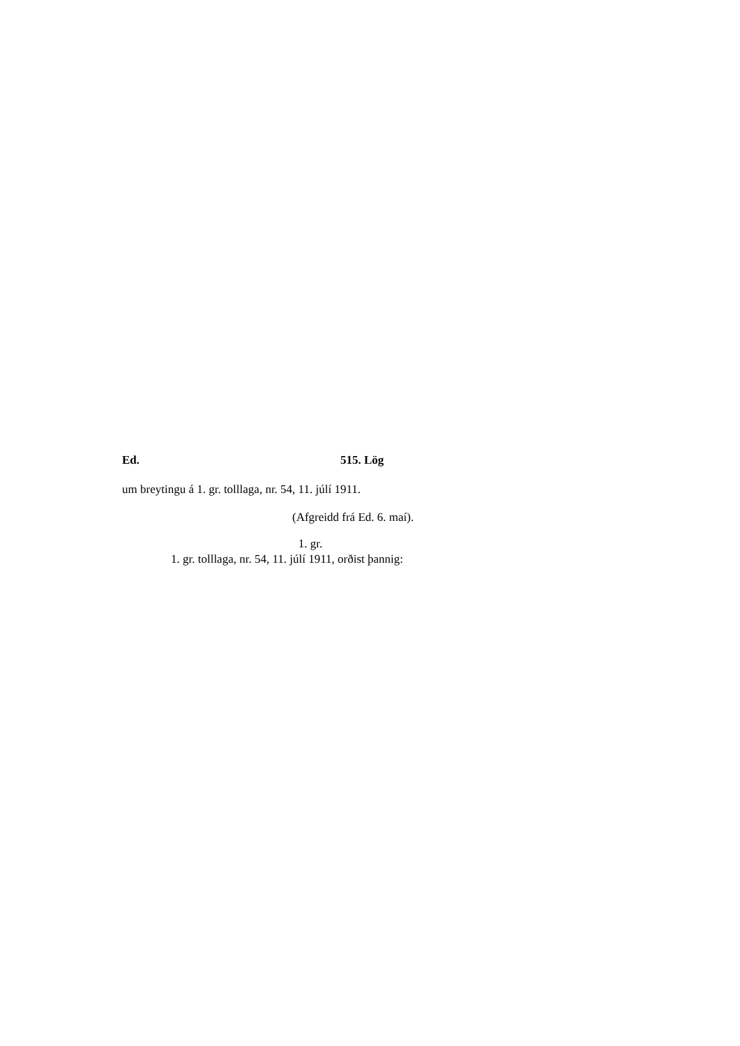Ed. 515. Lög
um breytingu á 1. gr. tolllaga, nr. 54, 11. júlí 1911.
(Afgreidd frá Ed. 6. maí).
1. gr.
1. gr. tolllaga, nr. 54, 11. júlí 1911, orðist þannig: